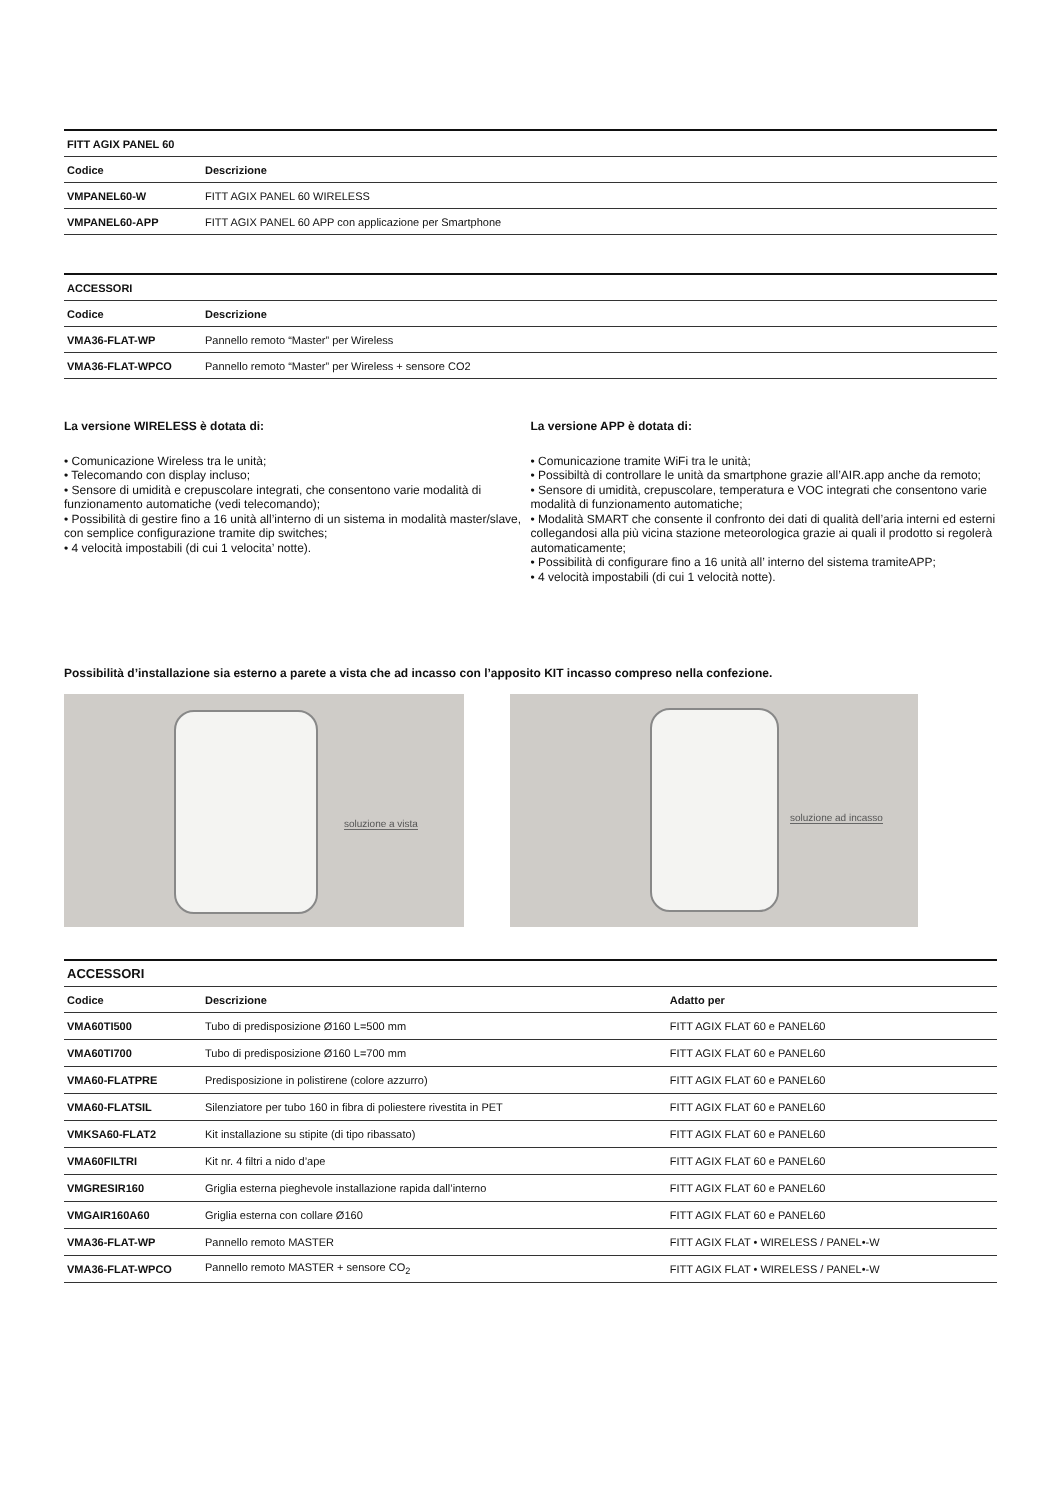| FITT AGIX PANEL 60 | |
| --- | --- |
| Codice | Descrizione |
| VMPANEL60-W | FITT AGIX PANEL 60 WIRELESS |
| VMPANEL60-APP | FITT AGIX PANEL 60 APP con applicazione per Smartphone |
| ACCESSORI | |
| --- | --- |
| Codice | Descrizione |
| VMA36-FLAT-WP | Pannello remoto “Master” per Wireless |
| VMA36-FLAT-WPCO | Pannello remoto “Master” per Wireless + sensore CO2 |
La versione WIRELESS è dotata di:
• Comunicazione Wireless tra le unità;
• Telecomando con display incluso;
• Sensore di umidità e crepuscolare integrati, che consentono varie modalità di funzionamento automatiche (vedi telecomando);
• Possibilità di gestire fino a 16 unità all’interno di un sistema in modalità master/slave, con semplice configurazione tramite dip switches;
• 4 velocità impostabili (di cui 1 velocita’ notte).
La versione APP è dotata di:
• Comunicazione tramite WiFi tra le unità;
• Possibiltà di controllare le unità da smartphone grazie all’AIR.app anche da remoto;
• Sensore di umidità, crepuscolare, temperatura e VOC integrati che consentono varie modalità di funzionamento automatiche;
• Modalità SMART che consente il confronto dei dati di qualità dell’aria interni ed esterni collegandosi alla più vicina stazione meteorologica grazie ai quali il prodotto si regolerà automaticamente;
• Possibilità di configurare fino a 16 unità all’ interno del sistema tramiteAPP;
• 4 velocità impostabili (di cui 1 velocità notte).
Possibilità d’installazione sia esterno a parete a vista che ad incasso con l’apposito KIT incasso compreso nella confezione.
soluzione a vista
soluzione ad incasso
| ACCESSORI | | |
| --- | --- | --- |
| Codice | Descrizione | Adatto per |
| VMA60TI500 | Tubo di predisposizione Ø160 L=500 mm | FITT AGIX FLAT 60 e PANEL60 |
| VMA60TI700 | Tubo di predisposizione Ø160 L=700 mm | FITT AGIX FLAT 60 e PANEL60 |
| VMA60-FLATPRE | Predisposizione in polistirene (colore azzurro) | FITT AGIX FLAT 60 e PANEL60 |
| VMA60-FLATSIL | Silenziatore per tubo 160 in fibra di poliestere rivestita in PET | FITT AGIX FLAT 60 e PANEL60 |
| VMKSA60-FLAT2 | Kit installazione su stipite (di tipo ribassato) | FITT AGIX FLAT 60 e PANEL60 |
| VMA60FILTRI | Kit nr. 4 filtri a nido d’ape | FITT AGIX FLAT 60 e PANEL60 |
| VMGRESIR160 | Griglia esterna pieghevole installazione rapida dall’interno | FITT AGIX FLAT 60 e PANEL60 |
| VMGAIR160A60 | Griglia esterna con collare Ø160 | FITT AGIX FLAT 60 e PANEL60 |
| VMA36-FLAT-WP | Pannello remoto MASTER | FITT AGIX FLAT • WIRELESS / PANEL•-W |
| VMA36-FLAT-WPCO | Pannello remoto MASTER + sensore CO<sub>2</sub> | FITT AGIX FLAT • WIRELESS / PANEL•-W |